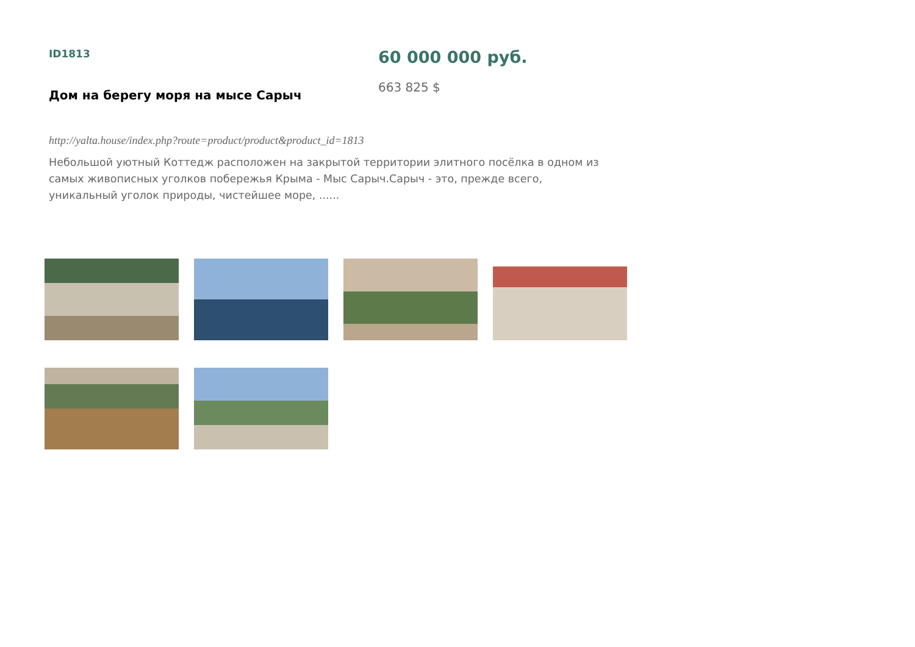ID1813
Дом на берегу моря на мысе Сарыч
60 000 000 руб.
663 825 $
http://yalta.house/index.php?route=product/product&product_id=1813
Небольшой уютный Коттедж расположен на закрытой территории элитного посёлка в одном из самых живописных уголков побережья Крыма - Мыс Сарыч.Сарыч - это, прежде всего, уникальный уголок природы, чистейшее море, ......